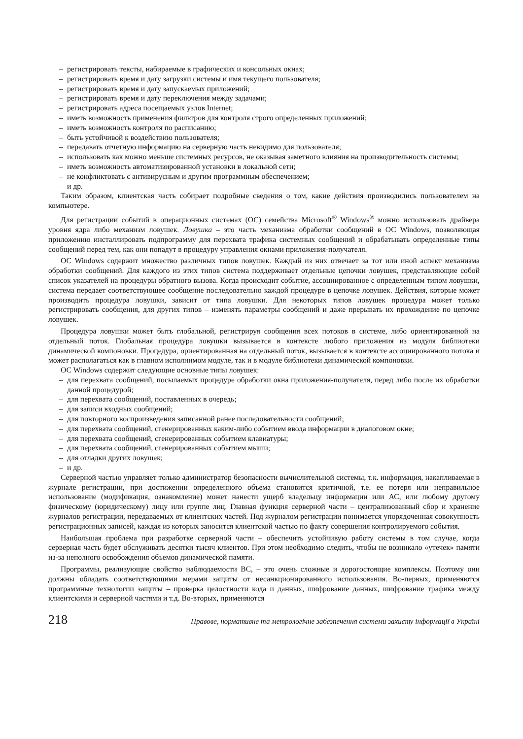– регистрировать тексты, набираемые в графических и консольных окнах;
– регистрировать время и дату загрузки системы и имя текущего пользователя;
– регистрировать время и дату запускаемых приложений;
– регистрировать время и дату переключения между задачами;
– регистрировать адреса посещаемых узлов Internet;
– иметь возможность применения фильтров для контроля строго определенных приложений;
– иметь возможность контроля по расписанию;
– быть устойчивой к воздействию пользователя;
– передавать отчетную информацию на серверную часть невидимо для пользователя;
– использовать как можно меньше системных ресурсов, не оказывая заметного влияния на производительность системы;
– иметь возможность автоматизированной установки в локальной сети;
– не конфликтовать с антивирусным и другим программным обеспечением;
– и др.
Таким образом, клиентская часть собирает подробные сведения о том, какие действия производились пользователем на компьютере.
Для регистрации событий в операционных системах (ОС) семейства Microsoft<sup>®</sup> Windows<sup>®</sup> можно использовать драйвера уровня ядра либо механизм ловушек. Ловушка – это часть механизма обработки сообщений в ОС Windows, позволяющая приложению инсталлировать подпрограмму для перехвата трафика системных сообщений и обрабатывать определенные типы сообщений перед тем, как они попадут в процедуру управления окнами приложения-получателя.
ОС Windows содержит множество различных типов ловушек. Каждый из них отвечает за тот или иной аспект механизма обработки сообщений. Для каждого из этих типов система поддерживает отдельные цепочки ловушек, представляющие собой список указателей на процедуры обратного вызова. Когда происходит событие, ассоциированное с определенным типом ловушки, система передает соответствующее сообщение последовательно каждой процедуре в цепочке ловушек. Действия, которые может производить процедура ловушки, зависит от типа ловушки. Для некоторых типов ловушек процедура может только регистрировать сообщения, для других типов – изменять параметры сообщений и даже прерывать их прохождение по цепочке ловушек.
Процедура ловушки может быть глобальной, регистрируя сообщения всех потоков в системе, либо ориентированной на отдельный поток. Глобальная процедура ловушки вызывается в контексте любого приложения из модуля библиотеки динамической компоновки. Процедура, ориентированная на отдельный поток, вызывается в контексте ассоциированного потока и может располагаться как в главном исполнимом модуле, так и в модуле библиотеки динамической компоновки.
ОС Windows содержит следующие основные типы ловушек:
– для перехвата сообщений, посылаемых процедуре обработки окна приложения-получателя, перед либо после их обработки данной процедурой;
– для перехвата сообщений, поставленных в очередь;
– для записи входных сообщений;
– для повторного воспроизведения записанной ранее последовательности сообщений;
– для перехвата сообщений, сгенерированных каким-либо событием ввода информации в диалоговом окне;
– для перехвата сообщений, сгенерированных событием клавиатуры;
– для перехвата сообщений, сгенерированных событием мыши;
– для отладки других ловушек;
– и др.
Серверной частью управляет только администратор безопасности вычислительной системы, т.к. информация, накапливаемая в журнале регистрации, при достижении определенного объема становится критичной, т.е. ее потеря или неправильное использование (модификация, ознакомление) может нанести ущерб владельцу информации или АС, или любому другому физическому (юридическому) лицу или группе лиц. Главная функция серверной части – централизованный сбор и хранение журналов регистрации, передаваемых от клиентских частей. Под журналом регистрации понимается упорядоченная совокупность регистрационных записей, каждая из которых заносится клиентской частью по факту совершения контролируемого события.
Наибольшая проблема при разработке серверной части – обеспечить устойчивую работу системы в том случае, когда серверная часть будет обслуживать десятки тысяч клиентов. При этом необходимо следить, чтобы не возникало «утечек» памяти из-за неполного освобождения объемов динамической памяти.
Программы, реализующие свойство наблюдаемости ВС, – это очень сложные и дорогостоящие комплексы. Поэтому они должны обладать соответствующими мерами защиты от несанкционированного использования. Во-первых, применяются программные технологии защиты – проверка целостности кода и данных, шифрование данных, шифрование трафика между клиентскими и серверной частями и т.д. Во-вторых, применяются
218 Правове, нормативне та метрологічне забезпечення системи захисту інформації в Україні